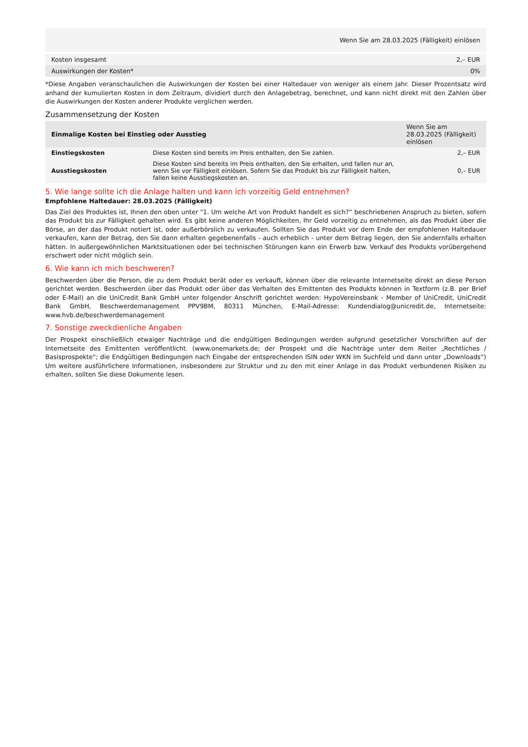| Wenn Sie am 28.03.2025 (Fälligkeit) einlösen | |
| Kosten insgesamt | 2,– EUR |
| Auswirkungen der Kosten* | 0% |
*Diese Angaben veranschaulichen die Auswirkungen der Kosten bei einer Haltedauer von weniger als einem Jahr. Dieser Prozentsatz wird anhand der kumulierten Kosten in dem Zeitraum, dividiert durch den Anlagebetrag, berechnet, und kann nicht direkt mit den Zahlen über die Auswirkungen der Kosten anderer Produkte verglichen werden.
Zusammensetzung der Kosten
| Einmalige Kosten bei Einstieg oder Ausstieg | | Wenn Sie am 28.03.2025 (Fälligkeit) einlösen |
| --- | --- | --- |
| Einstiegskosten | Diese Kosten sind bereits im Preis enthalten, den Sie zahlen. | 2,– EUR |
| Ausstiegskosten | Diese Kosten sind bereits im Preis enthalten, den Sie erhalten, und fallen nur an, wenn Sie vor Fälligkeit einlösen. Sofern Sie das Produkt bis zur Fälligkeit halten, fallen keine Ausstiegskosten an. | 0,– EUR |
5. Wie lange sollte ich die Anlage halten und kann ich vorzeitig Geld entnehmen?
Empfohlene Haltedauer: 28.03.2025 (Fälligkeit)
Das Ziel des Produktes ist, Ihnen den oben unter "1. Um welche Art von Produkt handelt es sich?“ beschriebenen Anspruch zu bieten, sofern das Produkt bis zur Fälligkeit gehalten wird. Es gibt keine anderen Möglichkeiten, Ihr Geld vorzeitig zu entnehmen, als das Produkt über die Börse, an der das Produkt notiert ist, oder außerbörslich zu verkaufen. Sollten Sie das Produkt vor dem Ende der empfohlenen Haltedauer verkaufen, kann der Betrag, den Sie dann erhalten gegebenenfalls - auch erheblich - unter dem Betrag liegen, den Sie andernfalls erhalten hätten. In außergewöhnlichen Marktsituationen oder bei technischen Störungen kann ein Erwerb bzw. Verkauf des Produkts vorübergehend erschwert oder nicht möglich sein.
6. Wie kann ich mich beschweren?
Beschwerden über die Person, die zu dem Produkt berät oder es verkauft, können über die relevante Internetseite direkt an diese Person gerichtet werden. Beschwerden über das Produkt oder über das Verhalten des Emittenten des Produkts können in Textform (z.B. per Brief oder E-Mail) an die UniCredit Bank GmbH unter folgender Anschrift gerichtet werden: HypoVereinsbank - Member of UniCredit, UniCredit Bank GmbH, Beschwerdemanagement PPV9BM, 80311 München, E-Mail-Adresse: Kundendialog@unicredit.de, Internetseite: www.hvb.de/beschwerdemanagement
7. Sonstige zweckdienliche Angaben
Der Prospekt einschließlich etwaiger Nachträge und die endgültigen Bedingungen werden aufgrund gesetzlicher Vorschriften auf der Internetseite des Emittenten veröffentlicht. (www.onemarkets.de; der Prospekt und die Nachträge unter dem Reiter „Rechtliches / Basisprospekte“; die Endgültigen Bedingungen nach Eingabe der entsprechenden ISIN oder WKN im Suchfeld und dann unter „Downloads“) Um weitere ausführlichere Informationen, insbesondere zur Struktur und zu den mit einer Anlage in das Produkt verbundenen Risiken zu erhalten, sollten Sie diese Dokumente lesen.